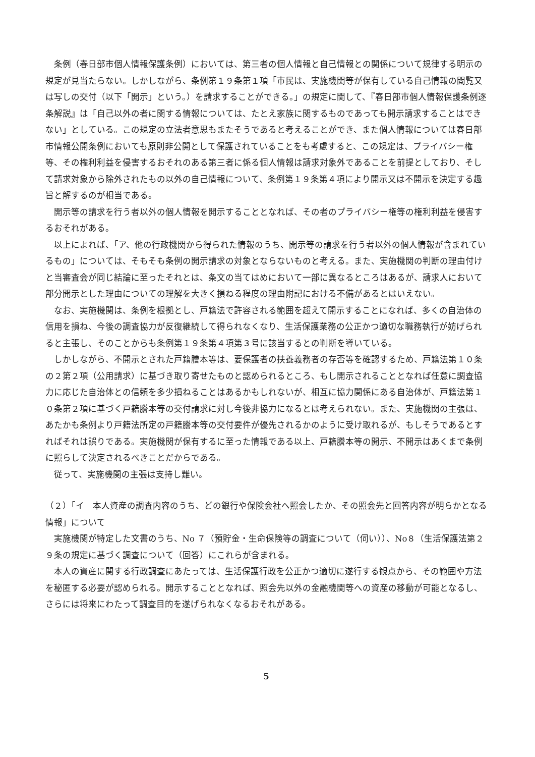条例（春日部市個人情報保護条例）においては、第三者の個人情報と自己情報との関係について規律する明示の規定が見当たらない。しかしながら、条例第１９条第１項「市民は、実施機関等が保有している自己情報の閲覧又は写しの交付（以下「開示」という。）を請求することができる。」の規定に関して、『春日部市個人情報保護条例逐条解説』は「自己以外の者に関する情報については、たとえ家族に関するものであっても開示請求することはできない」としている。この規定の立法者意思もまたそうであると考えることができ、また個人情報については春日部市情報公開条例においても原則非公開として保護されていることをも考慮すると、この規定は、プライバシー権等、その権利利益を侵害するおそれのある第三者に係る個人情報は請求対象外であることを前提としており、そして請求対象から除外されたもの以外の自己情報について、条例第１９条第４項により開示又は不開示を決定する趣旨と解するのが相当である。
開示等の請求を行う者以外の個人情報を開示することとなれば、その者のプライバシー権等の権利利益を侵害するおそれがある。
以上によれば、「ア、他の行政機関から得られた情報のうち、開示等の請求を行う者以外の個人情報が含まれているもの」については、そもそも条例の開示請求の対象とならないものと考える。また、実施機関の判断の理由付けと当審査会が同じ結論に至ったそれとは、条文の当てはめにおいて一部に異なるところはあるが、請求人において部分開示とした理由についての理解を大きく損ねる程度の理由附記における不備があるとはいえない。
なお、実施機関は、条例を根拠とし、戸籍法で許容される範囲を超えて開示することになれば、多くの自治体の信用を損ね、今後の調査協力が反復継続して得られなくなり、生活保護業務の公正かつ適切な職務執行が妨げられると主張し、そのことからも条例第１９条第４項第３号に該当するとの判断を導いている。
しかしながら、不開示とされた戸籍謄本等は、要保護者の扶養義務者の存否等を確認するため、戸籍法第１０条の２第２項（公用請求）に基づき取り寄せたものと認められるところ、もし開示されることとなれば任意に調査協力に応じた自治体との信頼を多少損ねることはあるかもしれないが、相互に協力関係にある自治体が、戸籍法第１０条第２項に基づく戸籍謄本等の交付請求に対し今後非協力になるとは考えられない。また、実施機関の主張は、あたかも条例より戸籍法所定の戸籍謄本等の交付要件が優先されるかのように受け取れるが、もしそうであるとすればそれは誤りである。実施機関が保有するに至った情報である以上、戸籍謄本等の開示、不開示はあくまで条例に照らして決定されるべきことだからである。
従って、実施機関の主張は支持し難い。
（２）「イ　本人資産の調査内容のうち、どの銀行や保険会社へ照会したか、その照会先と回答内容が明らかとなる情報」について
実施機関が特定した文書のうち、No ７（預貯金・生命保険等の調査について（伺い））、No８（生活保護法第２９条の規定に基づく調査について（回答）にこれらが含まれる。
本人の資産に関する行政調査にあたっては、生活保護行政を公正かつ適切に遂行する観点から、その範囲や方法を秘匿する必要が認められる。開示することとなれば、照会先以外の金融機関等への資産の移動が可能となるし、さらには将来にわたって調査目的を遂げられなくなるおそれがある。
5